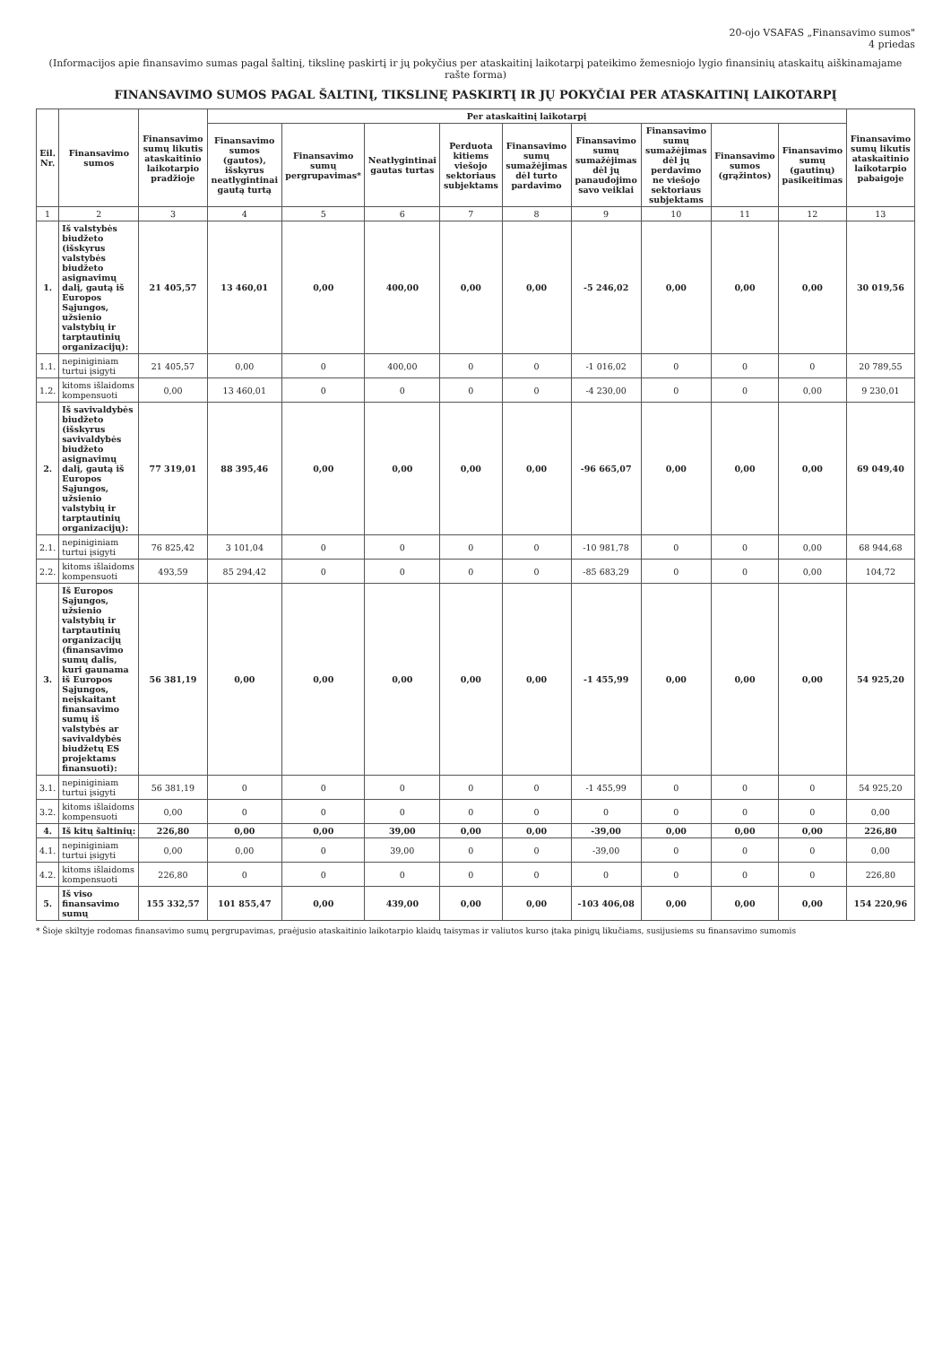20-ojo VSAFAS „Finansavimo sumos"
4 priedas
(Informacijos apie finansavimo sumas pagal šaltinį, tikslinę paskirtį ir jų pokyčius per ataskaitinį laikotarpį pateikimo žemesniojo lygio finansinių ataskaitų aiškinamajame rašte forma)
FINANSAVIMO SUMOS PAGAL ŠALTINĮ, TIKSLINĘ PASKIRTĮ IR JŲ POKYČIAI PER ATASKAITINĮ LAIKOTARPĮ
| Eil. Nr. | Finansavimo sumos | Finansavimo sumų likutis ataskaitinio laikotarpio pradžioje | Per ataskaitinį laikotarpį | | | | | | | | | Finansavimo sumų likutis ataskaitinio laikotarpio pabaigoje |
| --- | --- | --- | --- | --- | --- | --- | --- | --- | --- | --- | --- | --- |
| | | | Finansavimo sumos (gautos), išskyrus neatlygintinai gautą turtą | Finansavimo sumų pergrupavimas* | Neatlygintinai gautas turtas | Perduota kitiems viešojo sektoriaus subjektams | Finansavimo sumų sumažėjimas dėl turto pardavimo | Finansavimo sumų sumažėjimas dėl jų panaudojimo savo veiklai | Finansavimo sumų sumažėjimas dėl jų perdavimo ne viešojo sektoriaus subjektams | Finansavimo sumos (grąžintos) | Finansavimo sumų (gautinų) pasikeitimas | |
| 1 | 2 | 3 | 4 | 5 | 6 | 7 | 8 | 9 | 10 | 11 | 12 | 13 |
| 1. | Iš valstybės biudžeto (išskyrus valstybės biudžeto asignavimų dalį, gautą iš Europos Sąjungos, užsienio valstybių ir tarptautinių organizacijų): | 21 405,57 | 13 460,01 | 0,00 | 400,00 | 0,00 | 0,00 | -5 246,02 | 0,00 | 0,00 | 0,00 | 30 019,56 |
| 1.1. | nepiniginiam turtui įsigyti | 21 405,57 | 0,00 | 0 | 400,00 | 0 | 0 | -1 016,02 | 0 | 0 | 0 | 20 789,55 |
| 1.2. | kitoms išlaidoms kompensuoti | 0,00 | 13 460,01 | 0 | 0 | 0 | 0 | -4 230,00 | 0 | 0 | 0,00 | 9 230,01 |
| 2. | Iš savivaldybės biudžeto (išskyrus savivaldybės biudžeto asignavimų dalį, gautą iš Europos Sąjungos, užsienio valstybių ir tarptautinių organizacijų): | 77 319,01 | 88 395,46 | 0,00 | 0,00 | 0,00 | 0,00 | -96 665,07 | 0,00 | 0,00 | 0,00 | 69 049,40 |
| 2.1. | nepiniginiam turtui įsigyti | 76 825,42 | 3 101,04 | 0 | 0 | 0 | 0 | -10 981,78 | 0 | 0 | 0,00 | 68 944,68 |
| 2.2. | kitoms išlaidoms kompensuoti | 493,59 | 85 294,42 | 0 | 0 | 0 | 0 | -85 683,29 | 0 | 0 | 0,00 | 104,72 |
| 3. | Iš Europos Sąjungos, užsienio valstybių ir tarptautinių organizacijų (finansavimo sumų dalis, kuri gaunama iš Europos Sąjungos, neįskaitant finansavimo sumų iš valstybės ar savivaldybės biudžetų ES projektams finansuoti): | 56 381,19 | 0,00 | 0,00 | 0,00 | 0,00 | 0,00 | -1 455,99 | 0,00 | 0,00 | 0,00 | 54 925,20 |
| 3.1. | nepiniginiam turtui įsigyti | 56 381,19 | 0 | 0 | 0 | 0 | 0 | -1 455,99 | 0 | 0 | 0 | 54 925,20 |
| 3.2. | kitoms išlaidoms kompensuoti | 0,00 | 0 | 0 | 0 | 0 | 0 | 0 | 0 | 0 | 0 | 0,00 |
| 4. | Iš kitų šaltinių: | 226,80 | 0,00 | 0,00 | 39,00 | 0,00 | 0,00 | -39,00 | 0,00 | 0,00 | 0,00 | 226,80 |
| 4.1. | nepiniginiam turtui įsigyti | 0,00 | 0,00 | 0 | 39,00 | 0 | 0 | -39,00 | 0 | 0 | 0 | 0,00 |
| 4.2. | kitoms išlaidoms kompensuoti | 226,80 | 0 | 0 | 0 | 0 | 0 | 0 | 0 | 0 | 0 | 226,80 |
| 5. | Iš viso finansavimo sumų | 155 332,57 | 101 855,47 | 0,00 | 439,00 | 0,00 | 0,00 | -103 406,08 | 0,00 | 0,00 | 0,00 | 154 220,96 |
* Šioje skiltyje rodomas finansavimo sumų pergrupavimas, praėjusio ataskaitinio laikotarpio klaidų taisymas ir valiutos kurso įtaka pinigų likučiams, susijusiems su finansavimo sumomis